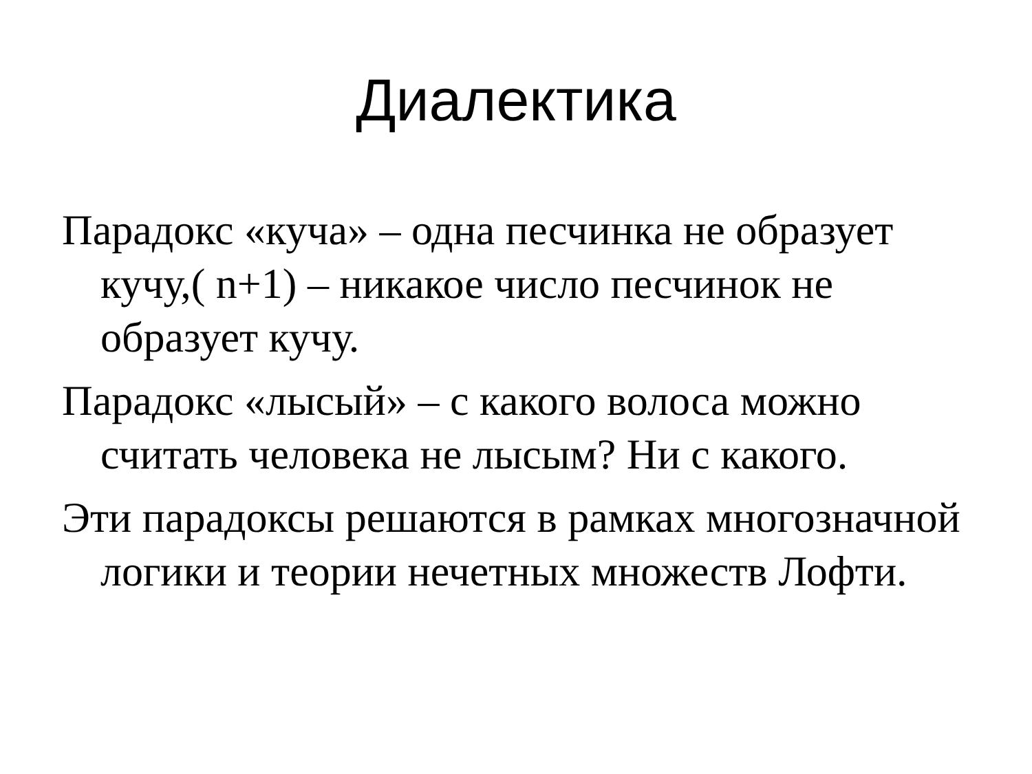Диалектика
Парадокс «куча» – одна песчинка не образует кучу,( n+1) – никакое число песчинок не образует кучу.
Парадокс «лысый» – с какого волоса можно считать человека не лысым? Ни с какого.
Эти парадоксы решаются в рамках многозначной логики и теории нечетных множеств Лофти.